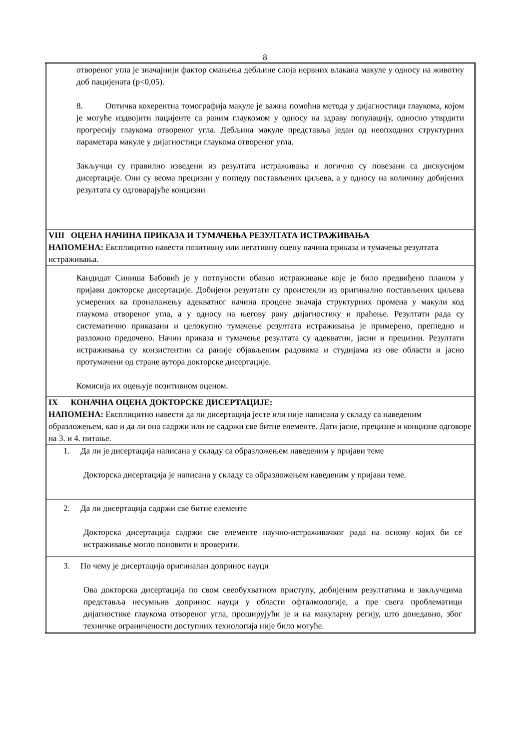8
| отвореног угла је значајнији фактор смањења дебљине слоја нервних влакана макуле у односу на животну доб пацијената (p<0,05). 8. Оптичка кохерентна томографија макуле је важна помоћна метода у дијагностици глаукома, којом је могуће издвојити пацијенте са раним глаукомом у односу на здраву популацију, односно утврдити прогресију глаукома отвореног угла. Дебљина макуле представља један од неопходних структурних параметара макуле у дијагностици глаукома отвореног угла. Закључци су правилно изведени из резултата истраживања и логично су повезани са дискусијом дисертације. Они су веома прецизни у погледу постављених циљева, а у односу на количину добијених резултата су одговарајуће концизни |
| VIII ОЦЕНА НАЧИНА ПРИКАЗА И ТУМАЧЕЊА РЕЗУЛТАТА ИСТРАЖИВАЊА НАПОМЕНА: Експлицитно навести позитивну или негативну оцену начина приказа и тумачења резултата истраживања. |
| Кандидат Синиша Бабовић је у потпуности обавио истраживање које је било предвиђено планом у пријави докторске дисертације. Добијени резултати су проистекли из оригинално постављених циљева усмерених ка проналажењу адекватног начина процене значаја структурних промена у макули код глаукома отвореног угла, а у односу на његову рану дијагностику и праћење. Резултати рада су систематично приказани и целокупно тумачење резултата истраживања је примерено, прегледно и разложно предочено. Начин приказа и тумачење резултата су адекватни, јасни и прецизни. Резултати истраживања су конзистентни са раније објављеним радовима и студијама из ове области и јасно протумачени од стране аутора докторске дисертације. Комисија их оцењује позитивном оценом. |
| IX КОНАЧНА ОЦЕНА ДОКТОРСКЕ ДИСЕРТАЦИЈЕ: НАПОМЕНА: Експлицитно навести да ли дисертација јесте или није написана у складу са наведеним образложењем, као и да ли она садржи или не садржи све битне елементе. Дати јасне, прецизне и концизне одговоре на 3. и 4. питање. |
| 1. Да ли је дисертација написана у складу са образложењем наведеним у пријави теме Докторска дисертација је написана у складу са образложењем наведеним у пријави теме. |
| 2. Да ли дисертација садржи све битне елементе Докторска дисертација садржи све елементе научно-истраживачког рада на основу којих би се истраживање могло поновити и проверити. |
| 3. По чему је дисертација оригиналан допринос науци Ова докторска дисертација по свом свеобухватном приступу, добијеним резултатима и закључцима представља несумњив допринос науци у области офталмологије, а пре свега проблематици дијагностике глаукома отвореног угла, проширујући је и на макуларну регију, што донедавно, због техничке ограничености доступних технологија није било могуће. |